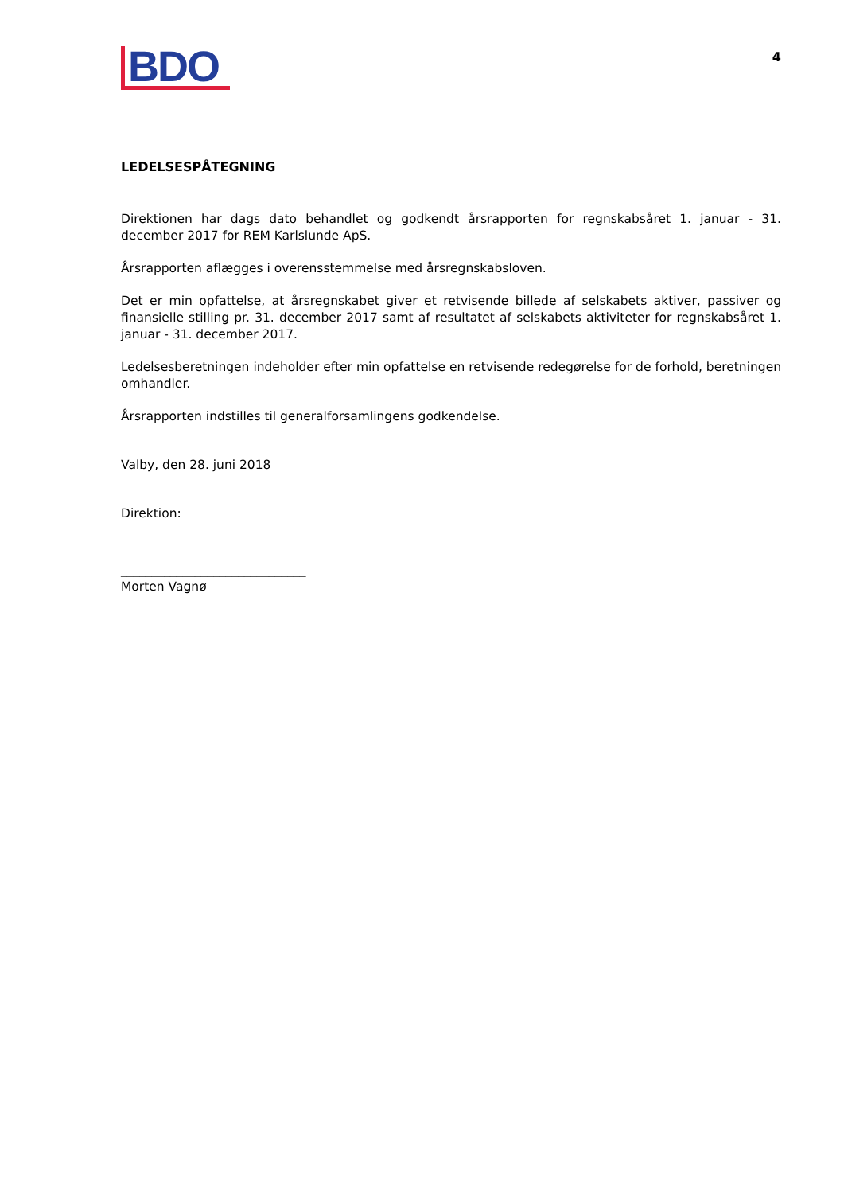BDO
4
LEDELSESPÅTEGNING
Direktionen har dags dato behandlet og godkendt årsrapporten for regnskabsåret 1. januar - 31. december 2017 for REM Karlslunde ApS.
Årsrapporten aflægges i overensstemmelse med årsregnskabsloven.
Det er min opfattelse, at årsregnskabet giver et retvisende billede af selskabets aktiver, passiver og finansielle stilling pr. 31. december 2017 samt af resultatet af selskabets aktiviteter for regnskabsåret 1. januar - 31. december 2017.
Ledelsesberetningen indeholder efter min opfattelse en retvisende redegørelse for de forhold, beretningen omhandler.
Årsrapporten indstilles til generalforsamlingens godkendelse.
Valby, den 28. juni 2018
Direktion:
______________________________
Morten Vagnø